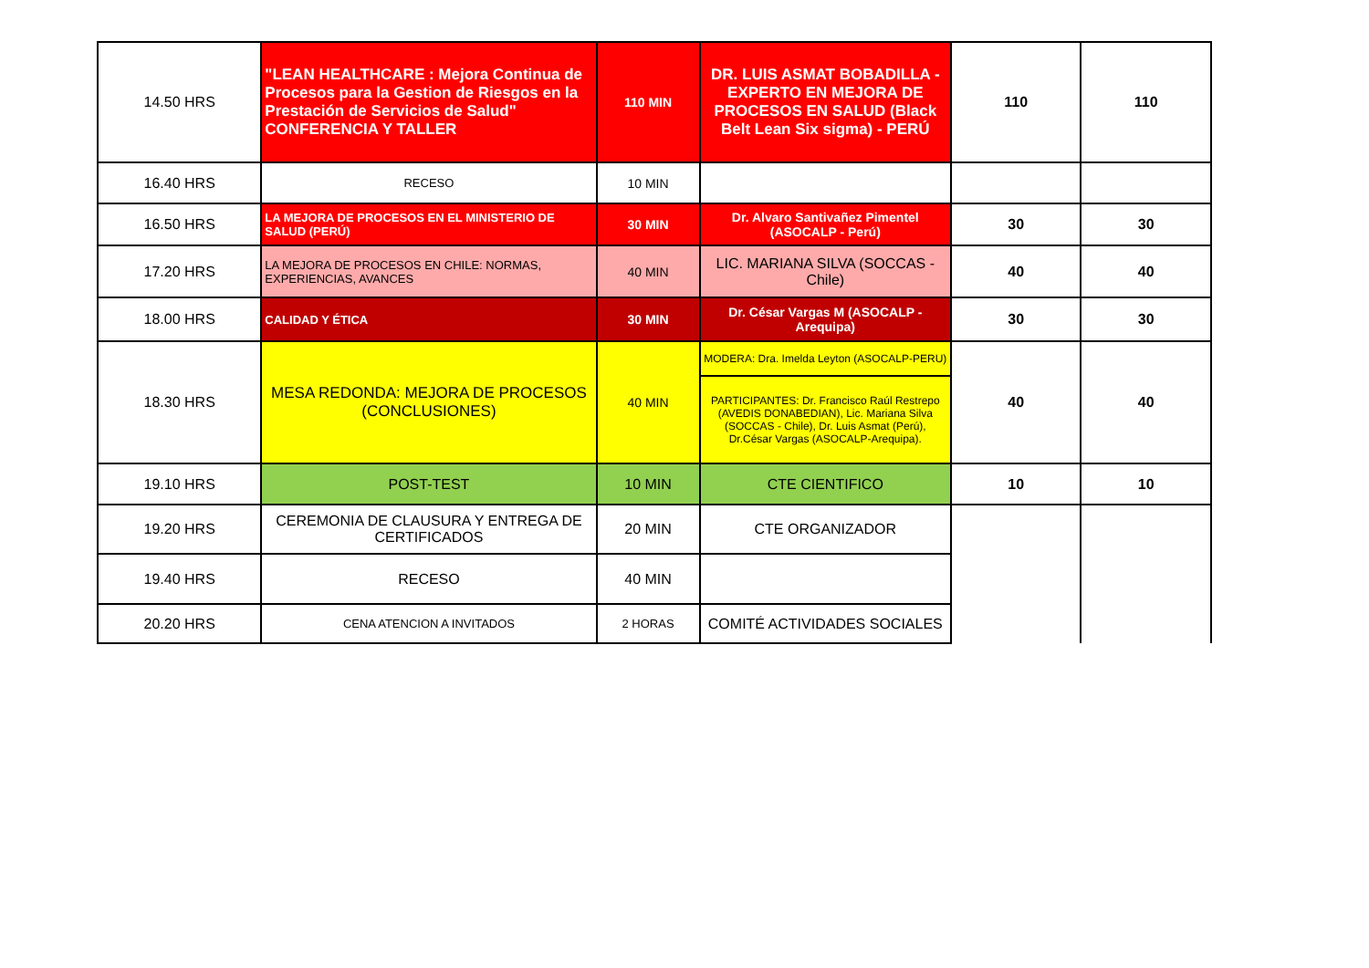| 14.50 HRS | "LEAN HEALTHCARE : Mejora Continua de Procesos para la Gestion de Riesgos en la Prestación de Servicios de Salud" CONFERENCIA Y TALLER | 110 MIN | DR. LUIS ASMAT BOBADILLA - EXPERTO EN MEJORA DE PROCESOS EN SALUD (Black Belt Lean Six sigma) - PERÚ | 110 | 110 |
| 16.40 HRS | RECESO | 10 MIN | | | |
| 16.50 HRS | LA MEJORA DE PROCESOS EN EL MINISTERIO DE SALUD (PERÚ) | 30 MIN | Dr. Alvaro Santivañez Pimentel (ASOCALP - Perú) | 30 | 30 |
| 17.20 HRS | LA MEJORA DE PROCESOS EN CHILE: NORMAS, EXPERIENCIAS, AVANCES | 40 MIN | LIC. MARIANA SILVA (SOCCAS - Chile) | 40 | 40 |
| 18.00 HRS | CALIDAD Y ÉTICA | 30 MIN | Dr. César Vargas M (ASOCALP - Arequipa) | 30 | 30 |
| 18.30 HRS | MESA REDONDA: MEJORA DE PROCESOS (CONCLUSIONES) | 40 MIN | MODERA: Dra. Imelda Leyton (ASOCALP-PERU) | 40 | 40 |
| | | | PARTICIPANTES: Dr. Francisco Raúl Restrepo (AVEDIS DONABEDIAN), Lic. Mariana Silva (SOCCAS - Chile), Dr. Luis Asmat (Perú), Dr.César Vargas (ASOCALP-Arequipa). | | |
| 19.10 HRS | POST-TEST | 10 MIN | CTE CIENTIFICO | 10 | 10 |
| 19.20 HRS | CEREMONIA DE CLAUSURA Y ENTREGA DE CERTIFICADOS | 20 MIN | CTE ORGANIZADOR | | |
| 19.40 HRS | RECESO | 40 MIN | | | |
| 20.20 HRS | CENA ATENCION A INVITADOS | 2 HORAS | COMITÉ ACTIVIDADES SOCIALES | | |